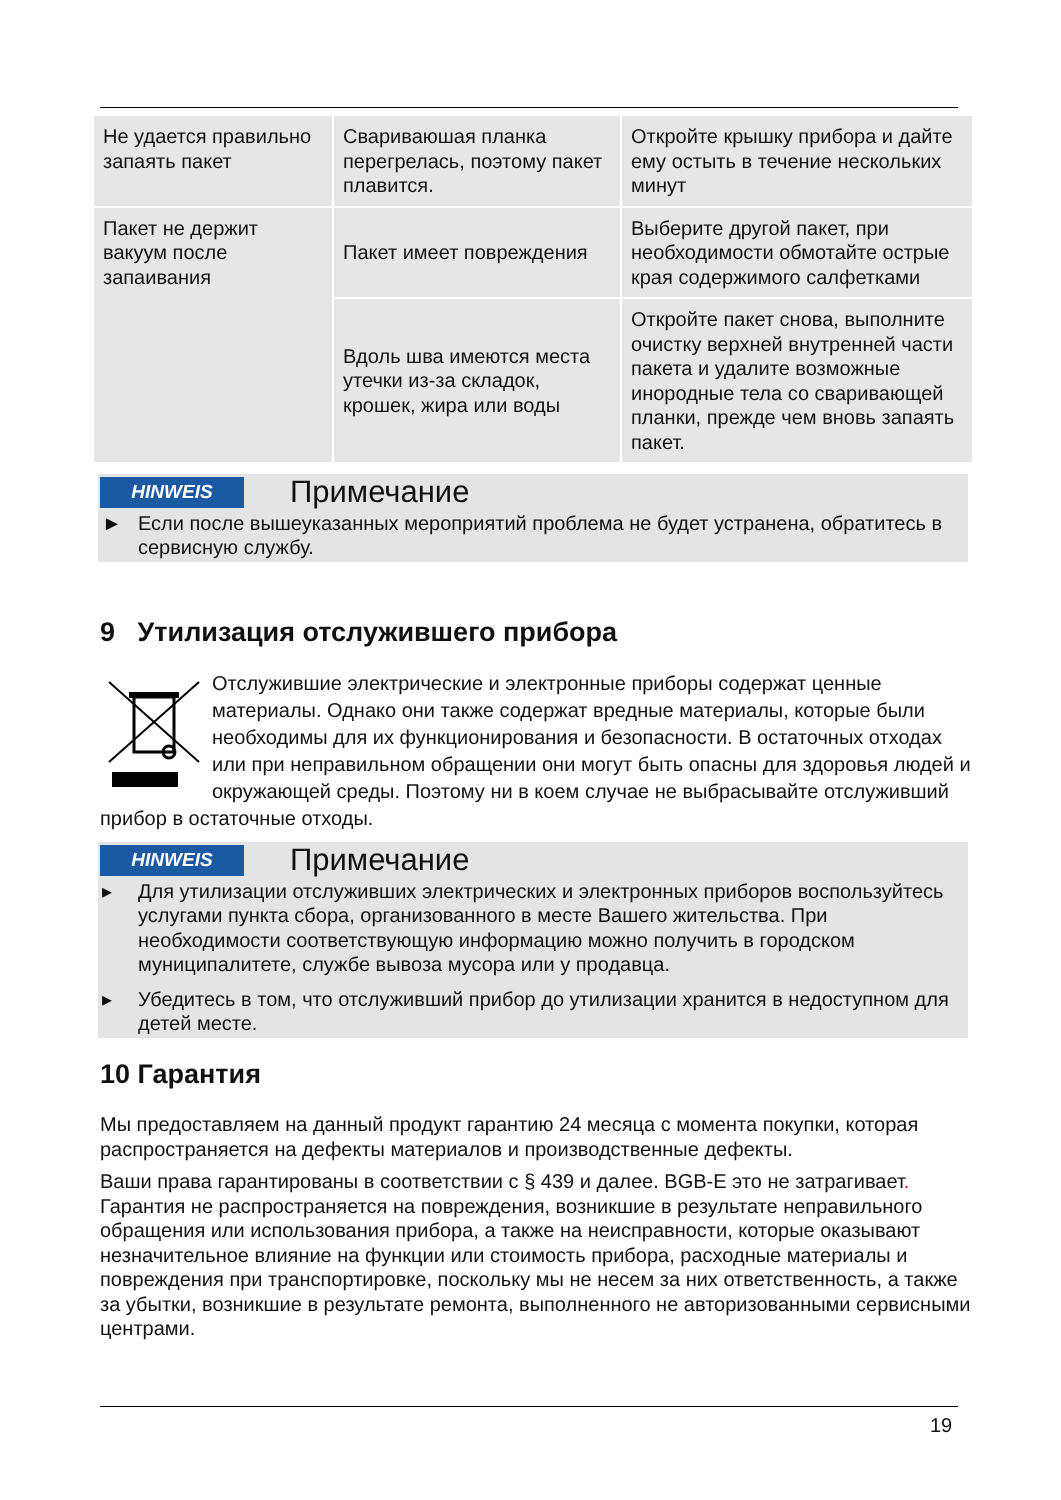| Не удается правильно запаять пакет | Свариваюшая планка перегрелась, поэтому пакет плавится. | Откройте крышку прибора и дайте ему остыть в течение нескольких минут |
| Пакет не держит вакуум после запаивания | Пакет имеет повреждения | Выберите другой пакет, при необходимости обмотайте острые края содержимого салфетками |
| | Вдоль шва имеются места утечки из-за складок, крошек, жира или воды | Откройте пакет снова, выполните очистку верхней внутренней части пакета и удалите возможные инородные тела со сваривающей планки, прежде чем вновь запаять пакет. |
HINWEIS
Примечание
► Если после вышеуказанных мероприятий проблема не будет устранена, обратитесь в сервисную службу.
9 Утилизация отслужившего прибора
Отслужившие электрические и электронные приборы содержат ценные материалы. Однако они также содержат вредные материалы, которые были необходимы для их функционирования и безопасности. В остаточных отходах или при неправильном обращении они могут быть опасны для здоровья людей и окружающей среды. Поэтому ни в коем случае не выбрасывайте отслуживший прибор в остаточные отходы.
HINWEIS
Примечание
▸ Для утилизации отслуживших электрических и электронных приборов воспользуйтесь услугами пункта сбора, организованного в месте Вашего жительства. При необходимости соответствующую информацию можно получить в городском муниципалитете, службе вывоза мусора или у продавца.
▸ Убедитесь в том, что отслуживший прибор до утилизации хранится в недоступном для детей месте.
10 Гарантия
Мы предоставляем на данный продукт гарантию 24 месяца с момента покупки, которая распространяется на дефекты материалов и производственные дефекты.
Ваши права гарантированы в соответствии с § 439 и далее. BGB-E это не затрагивает. Гарантия не распространяется на повреждения, возникшие в результате неправильного обращения или использования прибора, а также на неисправности, которые оказывают незначительное влияние на функции или стоимость прибора, расходные материалы и повреждения при транспортировке, поскольку мы не несем за них ответственность, а также за убытки, возникшие в результате ремонта, выполненного не авторизованными сервисными центрами.
19